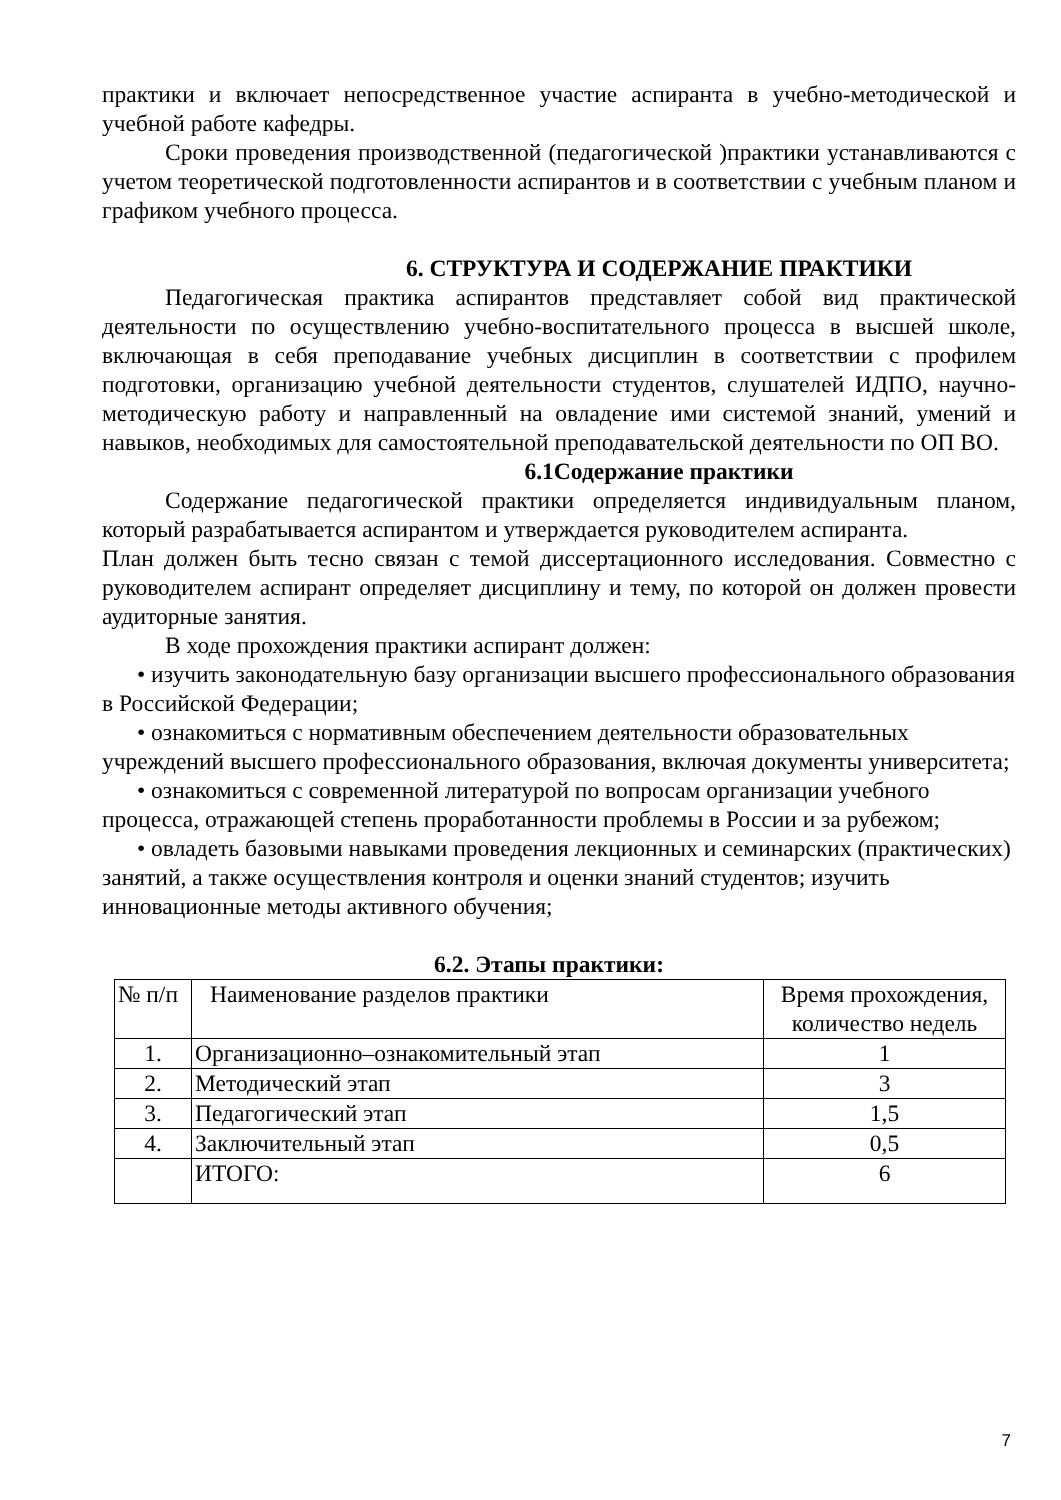практики и включает непосредственное участие аспиранта в учебно-методической и учебной работе кафедры.
Сроки проведения производственной (педагогической )практики устанавливаются с учетом теоретической подготовленности аспирантов и в соответствии с учебным планом и графиком учебного процесса.
6. СТРУКТУРА И СОДЕРЖАНИЕ ПРАКТИКИ
Педагогическая практика аспирантов представляет собой вид практической деятельности по осуществлению учебно-воспитательного процесса в высшей школе, включающая в себя преподавание учебных дисциплин в соответствии с профилем подготовки, организацию учебной деятельности студентов, слушателей ИДПО, научно-методическую работу и направленный на овладение ими системой знаний, умений и навыков, необходимых для самостоятельной преподавательской деятельности по ОП ВО.
6.1Содержание практики
Содержание педагогической практики определяется индивидуальным планом, который разрабатывается аспирантом и утверждается руководителем аспиранта.
План должен быть тесно связан с темой диссертационного исследования. Совместно с руководителем аспирант определяет дисциплину и тему, по которой он должен провести аудиторные занятия.
В ходе прохождения практики аспирант должен:
• изучить законодательную базу организации высшего профессионального образования в Российской Федерации;
• ознакомиться с нормативным обеспечением деятельности образовательных учреждений высшего профессионального образования, включая документы университета;
• ознакомиться с современной литературой по вопросам организации учебного процесса, отражающей степень проработанности проблемы в России и за рубежом;
• овладеть базовыми навыками проведения лекционных и семинарских (практических) занятий, а также осуществления контроля и оценки знаний студентов; изучить инновационные методы активного обучения;
6.2. Этапы практики:
| № п/п | Наименование разделов практики | Время прохождения, количество недель |
| 1. | Организационно–ознакомительный этап | 1 |
| 2. | Методический этап | 3 |
| 3. | Педагогический этап | 1,5 |
| 4. | Заключительный этап | 0,5 |
| | ИТОГО: | 6 |
7